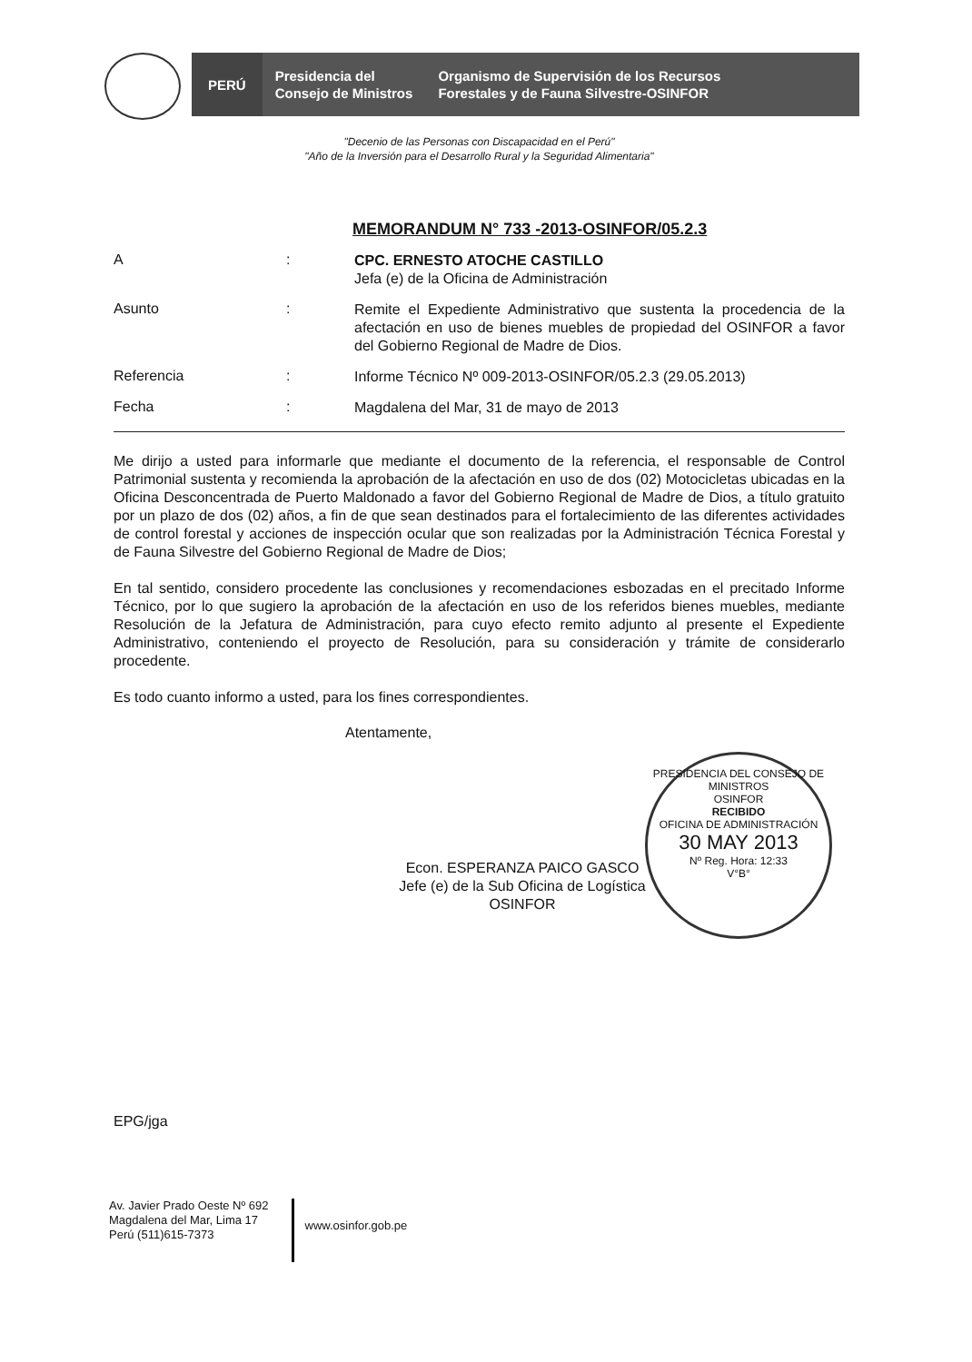PERÚ
Presidencia del
Consejo de Ministros
Organismo de Supervisión de los Recursos
Forestales y de Fauna Silvestre-OSINFOR
"Decenio de las Personas con Discapacidad en el Perú"
"Año de la Inversión para el Desarrollo Rural y la Seguridad Alimentaria"
MEMORANDUM N° 733 -2013-OSINFOR/05.2.3
A :
CPC. ERNESTO ATOCHE CASTILLO
Jefa (e) de la Oficina de Administración
Asunto :
Remite el Expediente Administrativo que sustenta la procedencia de la afectación en uso de bienes muebles de propiedad del OSINFOR a favor del Gobierno Regional de Madre de Dios.
Referencia :
Informe Técnico Nº 009-2013-OSINFOR/05.2.3 (29.05.2013)
Fecha :
Magdalena del Mar, 31 de mayo de 2013
Me dirijo a usted para informarle que mediante el documento de la referencia, el responsable de Control Patrimonial sustenta y recomienda la aprobación de la afectación en uso de dos (02) Motocicletas ubicadas en la Oficina Desconcentrada de Puerto Maldonado a favor del Gobierno Regional de Madre de Dios, a título gratuito por un plazo de dos (02) años, a fin de que sean destinados para el fortalecimiento de las diferentes actividades de control forestal y acciones de inspección ocular que son realizadas por la Administración Técnica Forestal y de Fauna Silvestre del Gobierno Regional de Madre de Dios;
En tal sentido, considero procedente las conclusiones y recomendaciones esbozadas en el precitado Informe Técnico, por lo que sugiero la aprobación de la afectación en uso de los referidos bienes muebles, mediante Resolución de la Jefatura de Administración, para cuyo efecto remito adjunto al presente el Expediente Administrativo, conteniendo el proyecto de Resolución, para su consideración y trámite de considerarlo procedente.
Es todo cuanto informo a usted, para los fines correspondientes.
Atentamente,
Econ. ESPERANZA PAICO GASCO
Jefe (e) de la Sub Oficina de Logística
OSINFOR
PRESIDENCIA DEL CONSEJO DE MINISTROS
OSINFOR
RECIBIDO
OFICINA DE ADMINISTRACIÓN
30 MAY 2013
Nº Reg. Hora: 12:33
V°B°
EPG/jga
Av. Javier Prado Oeste Nº 692
Magdalena del Mar, Lima 17
Perú (511)615-7373
www.osinfor.gob.pe